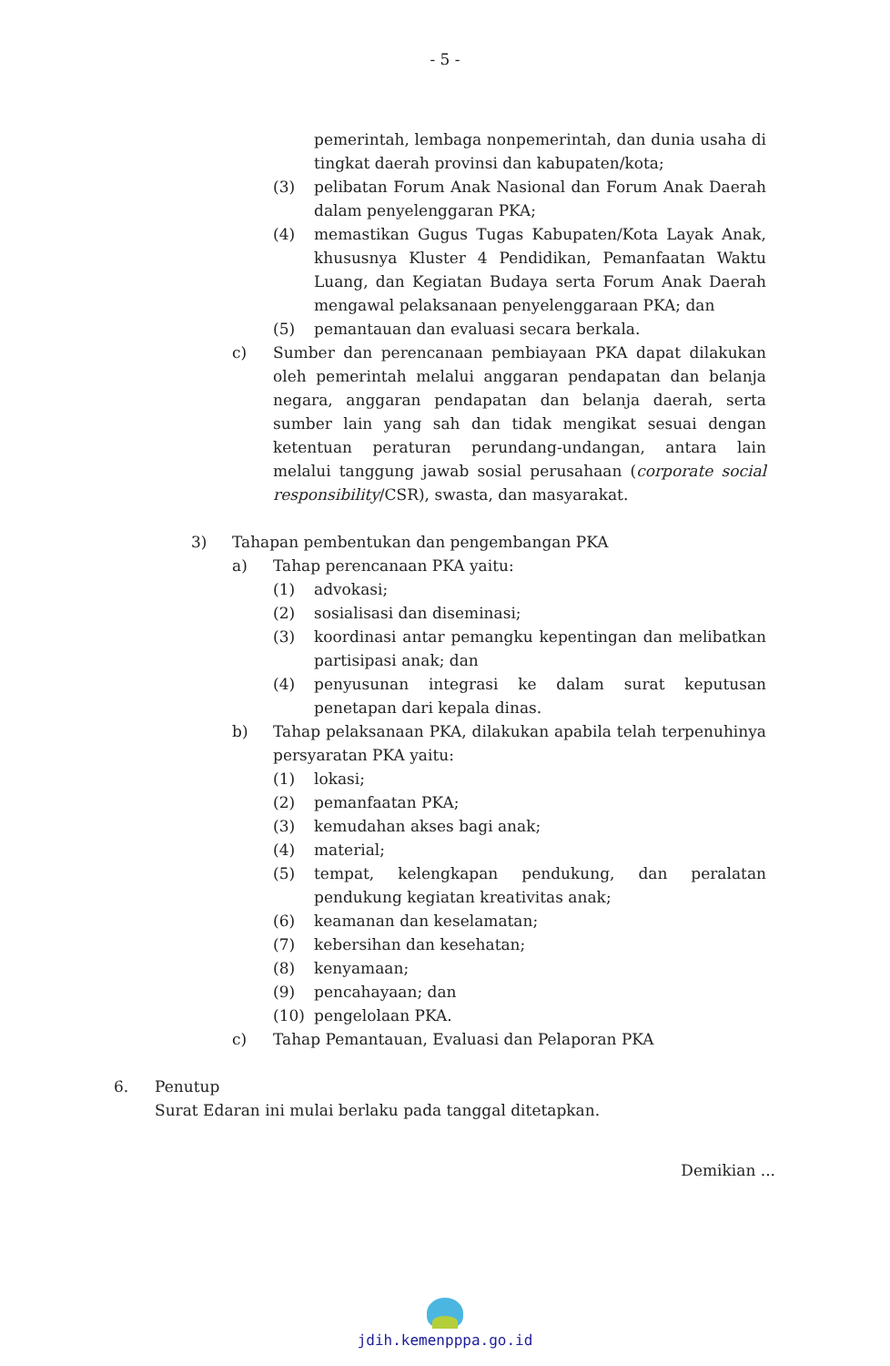- 5 -
pemerintah, lembaga nonpemerintah, dan dunia usaha di tingkat daerah provinsi dan kabupaten/kota;
(3) pelibatan Forum Anak Nasional dan Forum Anak Daerah dalam penyelenggaran PKA;
(4) memastikan Gugus Tugas Kabupaten/Kota Layak Anak, khususnya Kluster 4 Pendidikan, Pemanfaatan Waktu Luang, dan Kegiatan Budaya serta Forum Anak Daerah mengawal pelaksanaan penyelenggaraan PKA; dan
(5) pemantauan dan evaluasi secara berkala.
c) Sumber dan perencanaan pembiayaan PKA dapat dilakukan oleh pemerintah melalui anggaran pendapatan dan belanja negara, anggaran pendapatan dan belanja daerah, serta sumber lain yang sah dan tidak mengikat sesuai dengan ketentuan peraturan perundang-undangan, antara lain melalui tanggung jawab sosial perusahaan (corporate social responsibility/CSR), swasta, dan masyarakat.
3) Tahapan pembentukan dan pengembangan PKA
a) Tahap perencanaan PKA yaitu:
(1) advokasi;
(2) sosialisasi dan diseminasi;
(3) koordinasi antar pemangku kepentingan dan melibatkan partisipasi anak; dan
(4) penyusunan integrasi ke dalam surat keputusan penetapan dari kepala dinas.
b) Tahap pelaksanaan PKA, dilakukan apabila telah terpenuhinya persyaratan PKA yaitu:
(1) lokasi;
(2) pemanfaatan PKA;
(3) kemudahan akses bagi anak;
(4) material;
(5) tempat, kelengkapan pendukung, dan peralatan pendukung kegiatan kreativitas anak;
(6) keamanan dan keselamatan;
(7) kebersihan dan kesehatan;
(8) kenyamaan;
(9) pencahayaan; dan
(10) pengelolaan PKA.
c) Tahap Pemantauan, Evaluasi dan Pelaporan PKA
6. Penutup
Surat Edaran ini mulai berlaku pada tanggal ditetapkan.
Demikian ...
jdih.kemenpppa.go.id